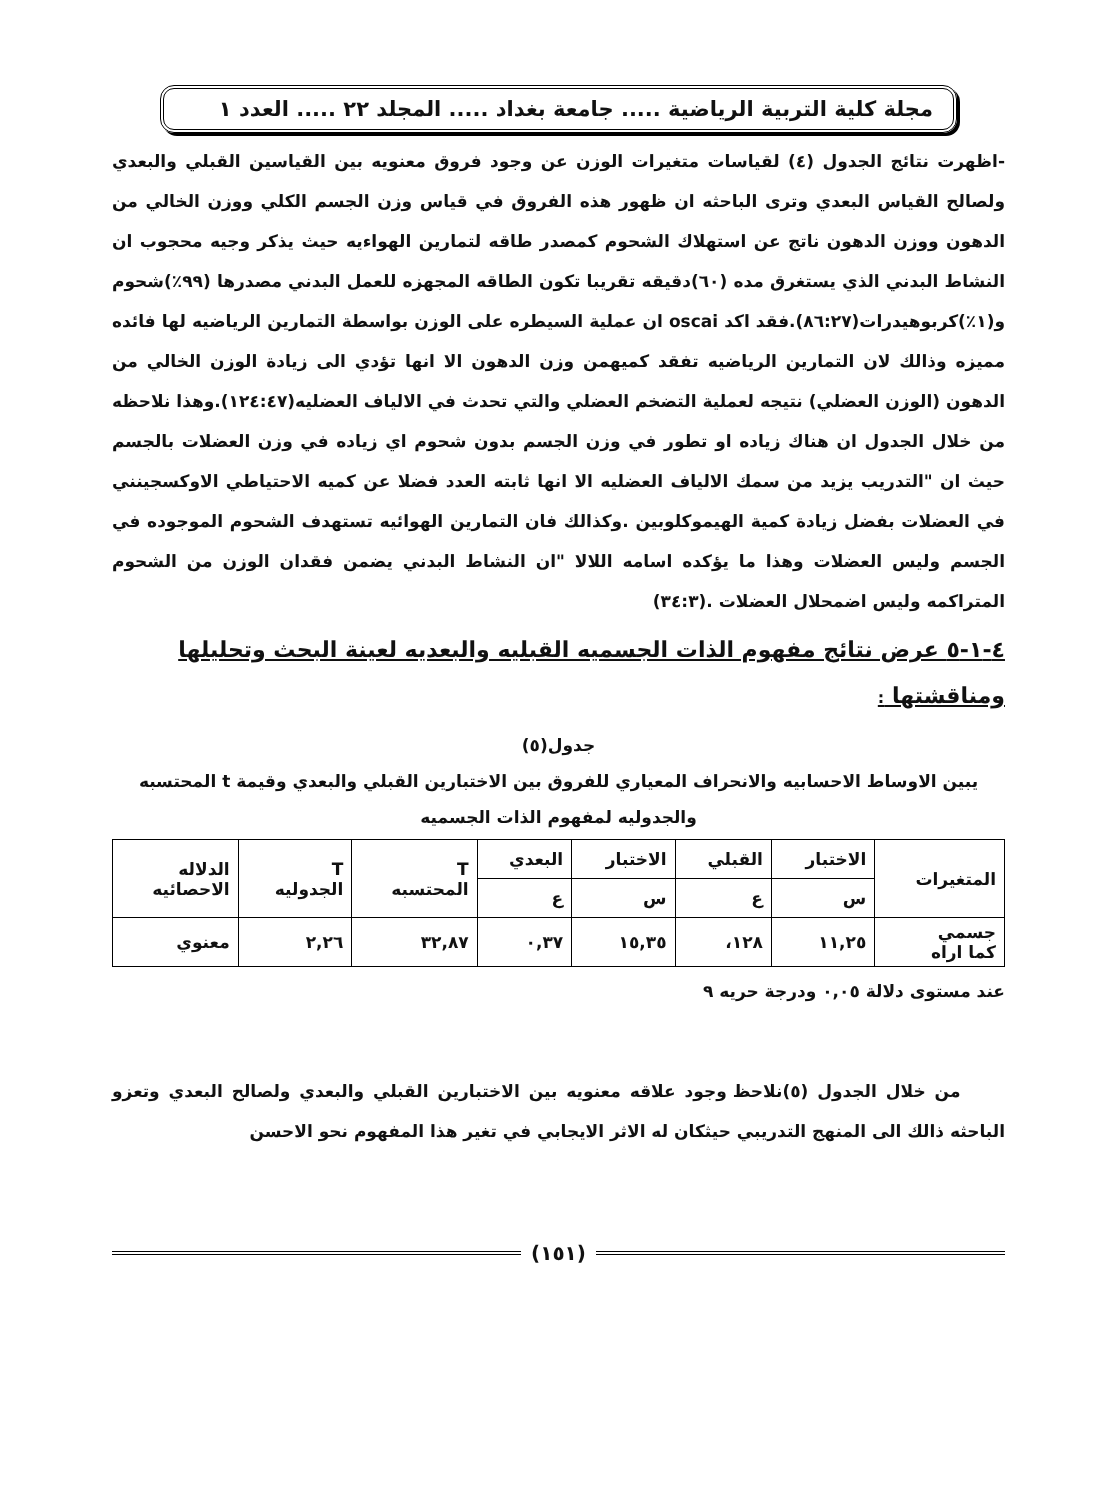مجلة كلية التربية الرياضية ..... جامعة بغداد ..... المجلد ٢٢ ..... العدد ١
-اظهرت نتائج الجدول (٤) لقياسات متغيرات الوزن عن وجود فروق معنويه بين القياسين القبلي والبعدي ولصالح القياس البعدي وترى الباحثه ان ظهور هذه الفروق في قياس وزن الجسم الكلي ووزن الخالي من الدهون ووزن الدهون ناتج عن استهلاك الشحوم كمصدر طاقه لتمارين الهواءيه حيث يذكر وجيه محجوب ان النشاط البدني الذي يستغرق مده (٦٠)دقيقه تقريبا تكون الطاقه المجهزه للعمل البدني مصدرها (٩٩٪)شحوم و(١٪)كربوهيدرات(٨٦:٢٧).فقد اكد oscai ان عملية السيطره على الوزن بواسطة التمارين الرياضيه لها فائده مميزه وذالك لان التمارين الرياضيه تفقد كميهمن وزن الدهون الا انها تؤدي الى زيادة الوزن الخالي من الدهون (الوزن العضلي) نتيجه لعملية التضخم العضلي والتي تحدث في الالياف العضليه(١٢٤:٤٧).وهذا نلاحظه من خلال الجدول ان هناك زياده او تطور في وزن الجسم بدون شحوم اي زياده في وزن العضلات بالجسم حيث ان "التدريب يزيد من سمك الالياف العضليه الا انها ثابته العدد فضلا عن كميه الاحتياطي الاوكسجينني في العضلات بفضل زيادة كمية الهيموكلوبين .وكذالك فان التمارين الهوائيه تستهدف الشحوم الموجوده في الجسم وليس العضلات وهذا ما يؤكده اسامه اللالا "ان النشاط البدني يضمن فقدان الوزن من الشحوم المتراكمه وليس اضمحلال العضلات .(٣٤:٣)
٤-١-٥ عرض نتائج مفهوم الذات الجسميه القبليه والبعديه لعينة البحث وتحليلها ومناقشتها :
جدول(٥)
يبين الاوساط الاحسابيه والانحراف المعياري للفروق بين الاختبارين القبلي والبعدي وقيمة t المحتسبه والجدوليه لمفهوم الذات الجسميه
| المتغيرات | الاختبار | القبلي | الاختبار | البعدي | T المحتسبه | T الجدوليه | الدلاله الاحصائيه |
| --- | --- | --- | --- | --- | --- | --- | --- |
| | س | ع | س | ع | | | |
| جسمي كما اراه | ١١,٢٥ | ١٢٨، | ١٥,٣٥ | ٠,٣٧ | ٣٢,٨٧ | ٢,٢٦ | معنوي |
عند مستوى دلالة ٠,٠٥ ودرجة حريه ٩
من خلال الجدول (٥)نلاحظ وجود علاقه معنويه بين الاختبارين القبلي والبعدي ولصالح البعدي وتعزو الباحثه ذالك الى المنهج التدريبي حيثكان له الاثر الايجابي في تغير هذا المفهوم نحو الاحسن
(١٥١)